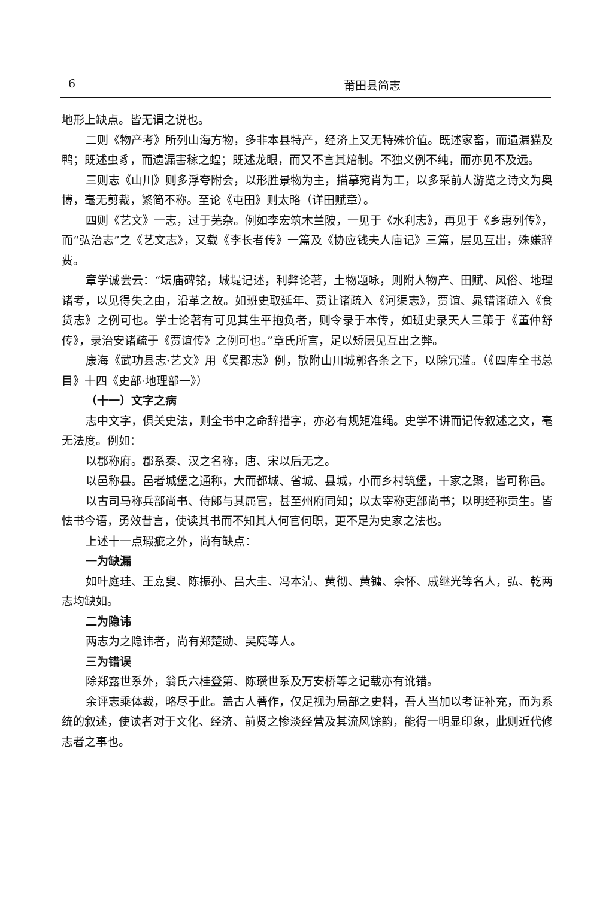6 莆田县简志
地形上缺点。皆无谓之说也。
二则《物产考》所列山海方物，多非本县特产，经济上又无特殊价值。既述家畜，而遗漏猫及鸭；既述虫豸，而遗漏害稼之蝗；既述龙眼，而又不言其焙制。不独义例不纯，而亦见不及远。
三则志《山川》则多浮夸附会，以形胜景物为主，描摹宛肖为工，以多采前人游览之诗文为奥博，毫无剪裁，繁简不称。至论《屯田》则太略（详田赋章）。
四则《艺文》一志，过于芜杂。例如李宏筑木兰陂，一见于《水利志》，再见于《乡惠列传》，而“弘治志”之《艺文志》，又载《李长者传》一篇及《协应钱夫人庙记》三篇，层见互出，殊嫌辞费。
章学诚尝云：“坛庙碑铭，城堤记述，利弊论著，土物题咏，则附人物产、田赋、风俗、地理诸考，以见得失之由，沿革之故。如班史取延年、贾让诸疏入《河渠志》，贾谊、晁错诸疏入《食货志》之例可也。学士论著有可见其生平抱负者，则令录于本传，如班史录天人三策于《董仲舒传》，录治安诸疏于《贾谊传》之例可也。”章氏所言，足以矫层见互出之弊。
康海《武功县志·艺文》用《吴郡志》例，散附山川城郭各条之下，以除冗滥。（《四库全书总目》十四《史部·地理部一》）
（十一）文字之病
志中文字，俱关史法，则全书中之命辞措字，亦必有规矩准绳。史学不讲而记传叙述之文，毫无法度。例如：
以郡称府。郡系秦、汉之名称，唐、宋以后无之。
以邑称县。邑者城堡之通称，大而都城、省城、县城，小而乡村筑堡，十家之聚，皆可称邑。
以古司马称兵部尚书、侍郎与其属官，甚至州府同知；以太宰称吏部尚书；以明经称贡生。皆怯书今语，勇效昔言，使读其书而不知其人何官何职，更不足为史家之法也。
上述十一点瑕疵之外，尚有缺点：
一为缺漏
如叶庭珪、王嘉叟、陈振孙、吕大圭、冯本清、黄彻、黄镛、余怀、戚继光等名人，弘、乾两志均缺如。
二为隐讳
两志为之隐讳者，尚有郑楚勋、吴麂等人。
三为错误
除郑露世系外，翁氏六桂登第、陈瓒世系及万安桥等之记载亦有讹错。
余评志乘体裁，略尽于此。盖古人著作，仅足视为局部之史料，吾人当加以考证补充，而为系统的叙述，使读者对于文化、经济、前贤之惨淡经营及其流风馀韵，能得一明显印象，此则近代修志者之事也。